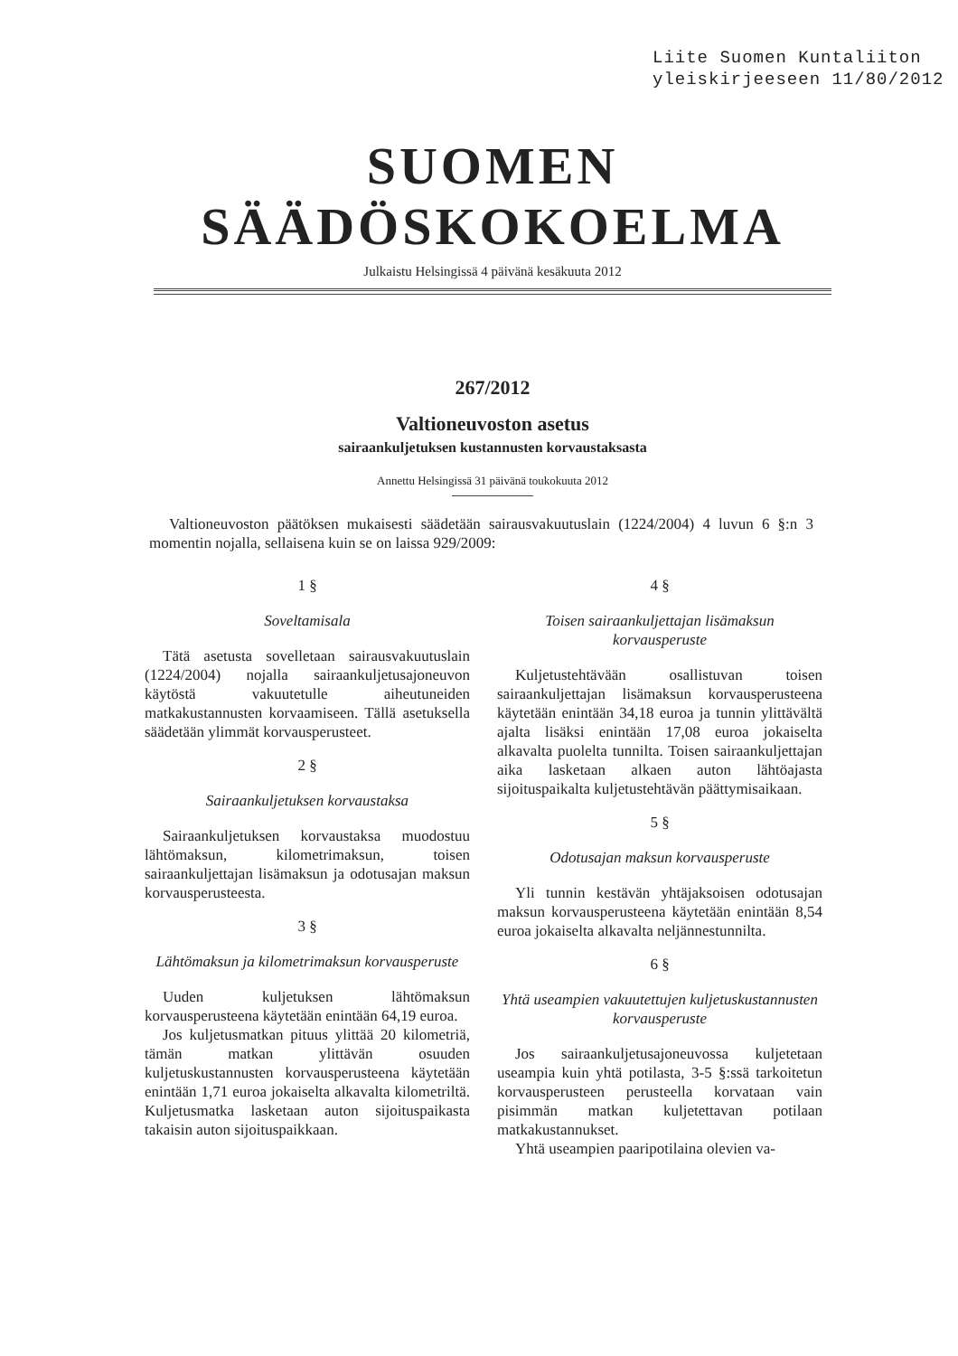Liite Suomen Kuntaliiton
yleiskirjeeseen 11/80/2012
SUOMEN SÄÄDÖSKOKOELMA
Julkaistu Helsingissä 4 päivänä kesäkuuta 2012
267/2012
Valtioneuvoston asetus
sairaankuljetuksen kustannusten korvaustaksasta
Annettu Helsingissä 31 päivänä toukokuuta 2012
Valtioneuvoston päätöksen mukaisesti säädetään sairausvakuutuslain (1224/2004) 4 luvun 6 §:n 3 momentin nojalla, sellaisena kuin se on laissa 929/2009:
1 §
Soveltamisala
Tätä asetusta sovelletaan sairausvakuutuslain (1224/2004) nojalla sairaankuljetusajoneuvon käytöstä vakuutetulle aiheutuneiden matkakustannusten korvaamiseen. Tällä asetuksella säädetään ylimmät korvausperusteet.
2 §
Sairaankuljetuksen korvaustaksa
Sairaankuljetuksen korvaustaksa muodostuu lähtömaksun, kilometrimaksun, toisen sairaankuljettajan lisämaksun ja odotusajan maksun korvausperusteesta.
3 §
Lähtömaksun ja kilometrimaksun korvausperuste
Uuden kuljetuksen lähtömaksun korvausperusteena käytetään enintään 64,19 euroa.
Jos kuljetusmatkan pituus ylittää 20 kilometriä, tämän matkan ylittävän osuuden kuljetuskustannusten korvausperusteena käytetään enintään 1,71 euroa jokaiselta alkavalta kilometriltä. Kuljetusmatka lasketaan auton sijoituspaikasta takaisin auton sijoituspaikkaan.
4 §
Toisen sairaankuljettajan lisämaksun korvausperuste
Kuljetustehtävään osallistuvan toisen sairaankuljettajan lisämaksun korvausperusteena käytetään enintään 34,18 euroa ja tunnin ylittävältä ajalta lisäksi enintään 17,08 euroa jokaiselta alkavalta puolelta tunnilta. Toisen sairaankuljettajan aika lasketaan alkaen auton lähtöajasta sijoituspaikalta kuljetustehtävän päättymisaikaan.
5 §
Odotusajan maksun korvausperuste
Yli tunnin kestävän yhtäjaksoisen odotusajan maksun korvausperusteena käytetään enintään 8,54 euroa jokaiselta alkavalta neljännestunnilta.
6 §
Yhtä useampien vakuutettujen kuljetuskustannusten korvausperuste
Jos sairaankuljetusajoneuvossa kuljetetaan useampia kuin yhtä potilasta, 3-5 §:ssä tarkoitetun korvausperusteen perusteella korvataan vain pisimmän matkan kuljetettavan potilaan matkakustannukset.
Yhtä useampien paaripotilaina olevien va-